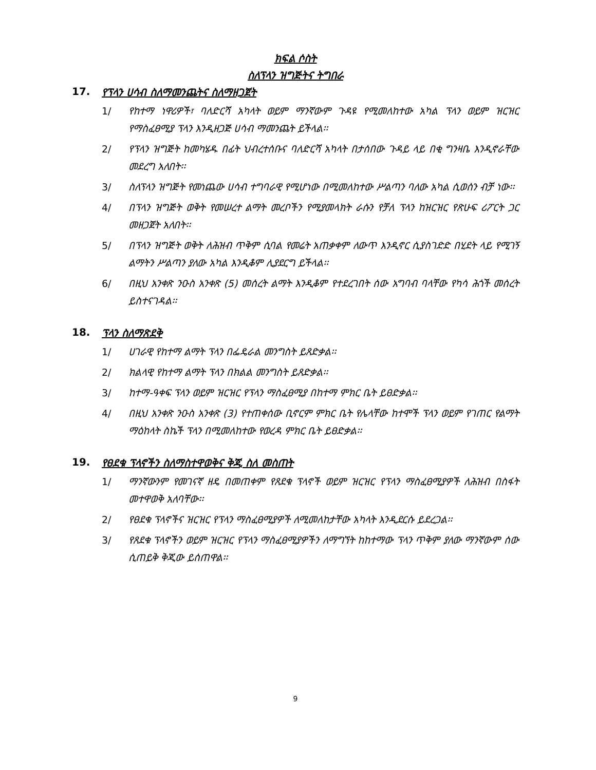ክፍል ሶስት
ስለፕላን ዝግጅትና ትግበራ
17. የፕላን ሀሳብ ስለማመንጨትና ስለማዘጋጀት
1/ የከተማ ነዋሪዎች፣ ባለድርሻ አካላት ወይም ማንኛውም ጉዳዩ የሚመለከተው አካል ፕላን ወይም ዝርዝር የማስፈፀሚያ ፕላን እንዲዘጋጅ ሀሳብ ማመንጨት ይችላል፡፡
2/ የፕላን ዝግጅት ከመካሄዱ በፊት ህብረተሰቡና ባለድርሻ አካላት በታሰበው ጉዳይ ላይ በቂ ግንዛቤ እንዲኖራቸው መደረግ አለበት፡፡
3/ ስለፕላን ዝግጅት የመነጨው ሀሳብ ተግባራዊ የሚሆነው በሚመለከተው ሥልጣን ባለው አካል ሲወሰን ብቻ ነው፡፡
4/ በፕላን ዝግጅት ወቅት የመሠረተ ልማት መረቦችን የሚያመላክት ራሱን የቻለ ፕላን ከዝርዝር የጽሁፍ ሪፖርት ጋር መዘጋጀት አለበት፡፡
5/ በፕላን ዝግጅት ወቅት ለሕዝብ ጥቅም ሲባል የመሬት አጠቃቀም ለውጥ እንዲኖር ሲያስገድድ በሂደት ላይ የሚገኝ ልማትን ሥልጣን ያለው አካል እንዲቆም ሊያደርግ ይችላል፡፡
6/ በዚህ አንቀጽ ንዑስ አንቀጽ (5) መሰረት ልማት እንዲቆም የተደረገበት ሰው አግባብ ባላቸው የካሳ ሕጎች መሰረት ይስተናገዳል፡፡
18. ፕላን ስለማጽደቅ
1/ ሀገራዊ የከተማ ልማት ፕላን በፌዴራል መንግስት ይጸድቃል፡፡
2/ ክልላዊ የከተማ ልማት ፕላን በክልል መንግስት ይጸድቃል፡፡
3/ ከተማ-ዓቀፍ ፕላን ወይም ዝርዝር የፕላን ማስፈፀሚያ በከተማ ምክር ቤት ይፀድቃል፡፡
4/ በዚህ አንቀጽ ንዑስ አንቀጽ (3) የተጠቀሰው ቢኖርም ምክር ቤት የሌላቸው ከተሞች ፕላን ወይም የገጠር የልማት ማዕከላት ስኬች ፕላን በሚመለከተው የወረዳ ምክር ቤት ይፀድቃል፡፡
19. የፀደቁ ፕላኖችን ስለማስተዋወቅና ቅጂ ስለ መስጠት
1/ ማንኛውንም የመገናኛ ዘዴ በመጠቀም የጸደቁ ፕላኖች ወይም ዝርዝር የፕላን ማስፈፀሚያዎች ለሕዝብ በስፋት መተዋወቅ አለባቸው፡፡
2/ የፀደቁ ፕላኖችና ዝርዝር የፕላን ማስፈፀሚያዎች ለሚመለከታቸው አካላት እንዲደርሱ ይደረጋል፡፡
3/ የጸደቁ ፕላኖችን ወይም ዝርዝር የፕላን ማስፈፀሚያዎችን ለማግኘት ከከተማው ፕላን ጥቅም ያለው ማንኛውም ሰው ሲጠይቅ ቅጂው ይሰጠዋል፡፡
9